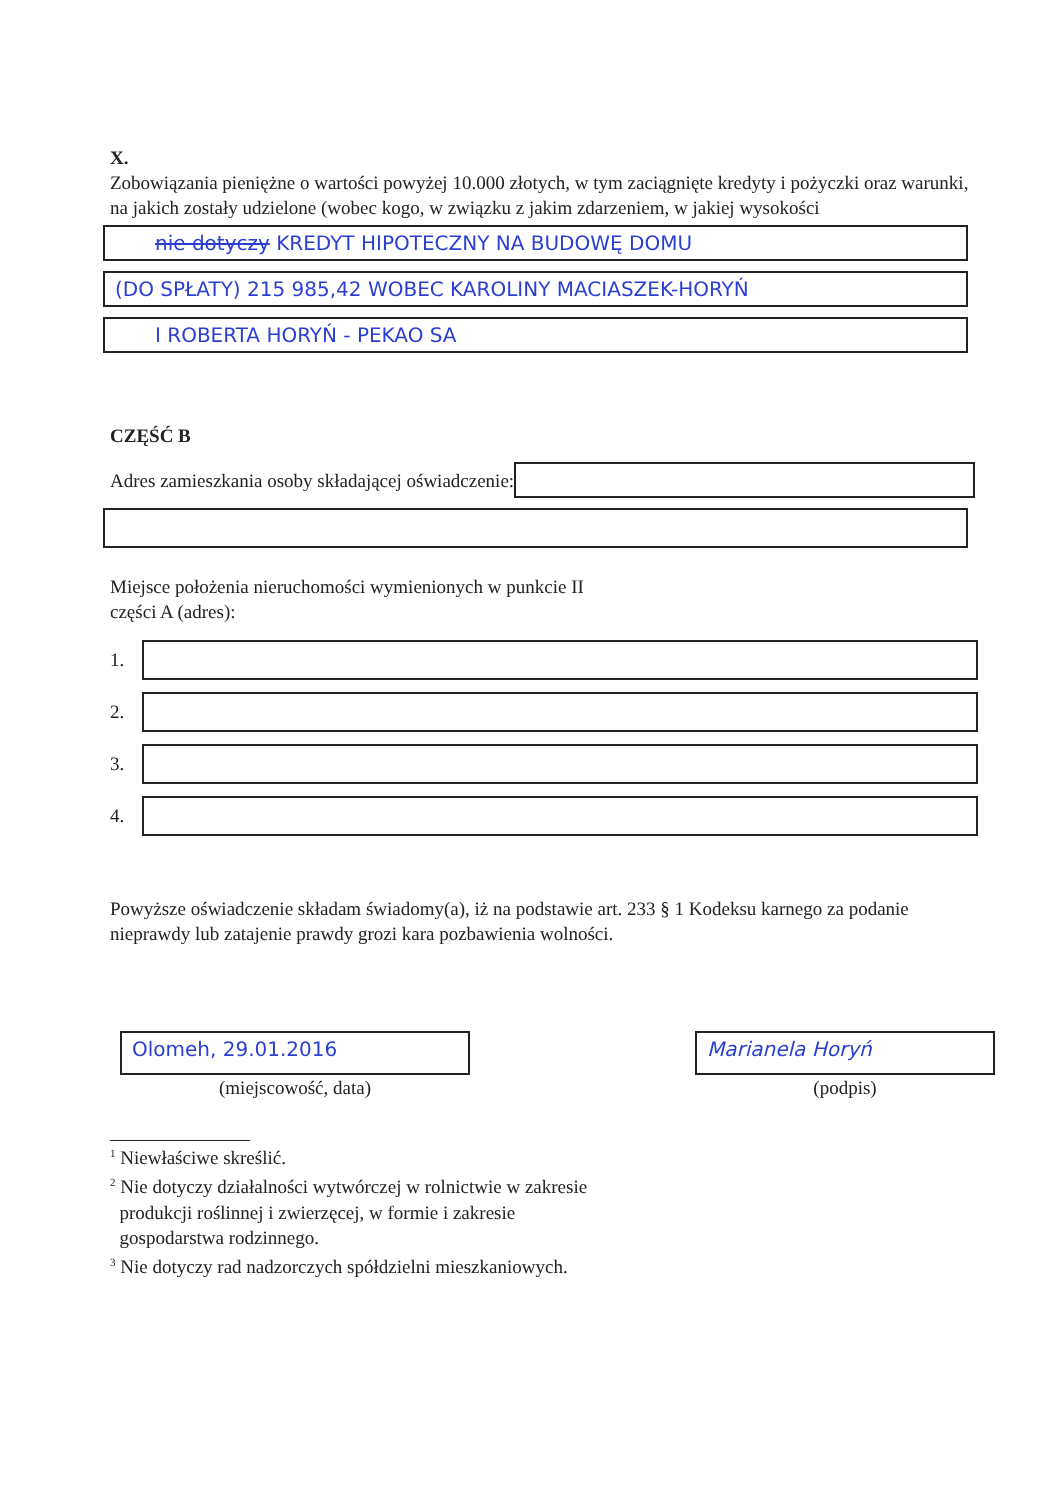X.
Zobowiązania pieniężne o wartości powyżej 10.000 złotych, w tym zaciągnięte kredyty i pożyczki oraz warunki, na jakich zostały udzielone (wobec kogo, w związku z jakim zdarzeniem, w jakiej wysokości
nie dotyczy KREDYT HIPOTECZNY NA BUDOWĘ DOMU
(DO SPŁATY) 215 985,42 WOBEC KAROLINY MACIASZEK-HORYŃ
I ROBERTA HORYŃ - PEKAO SA
CZĘŚĆ B
Adres zamieszkania osoby składającej oświadczenie:
Miejsce położenia nieruchomości wymienionych w punkcie II
części A (adres):
1.
2.
3.
4.
Powyższe oświadczenie składam świadomy(a), iż na podstawie art. 233 § 1 Kodeksu karnego za podanie nieprawdy lub zatajenie prawdy grozi kara pozbawienia wolności.
Olomeh, 29.01.2016
(miejscowość, data)
Marianela Horyń
(podpis)
<sup>1</sup> Niewłaściwe skreślić.
<sup>2</sup> Nie dotyczy działalności wytwórczej w rolnictwie w zakresie
produkcji roślinnej i zwierzęcej, w formie i zakresie
gospodarstwa rodzinnego.
<sup>3</sup> Nie dotyczy rad nadzorczych spółdzielni mieszkaniowych.